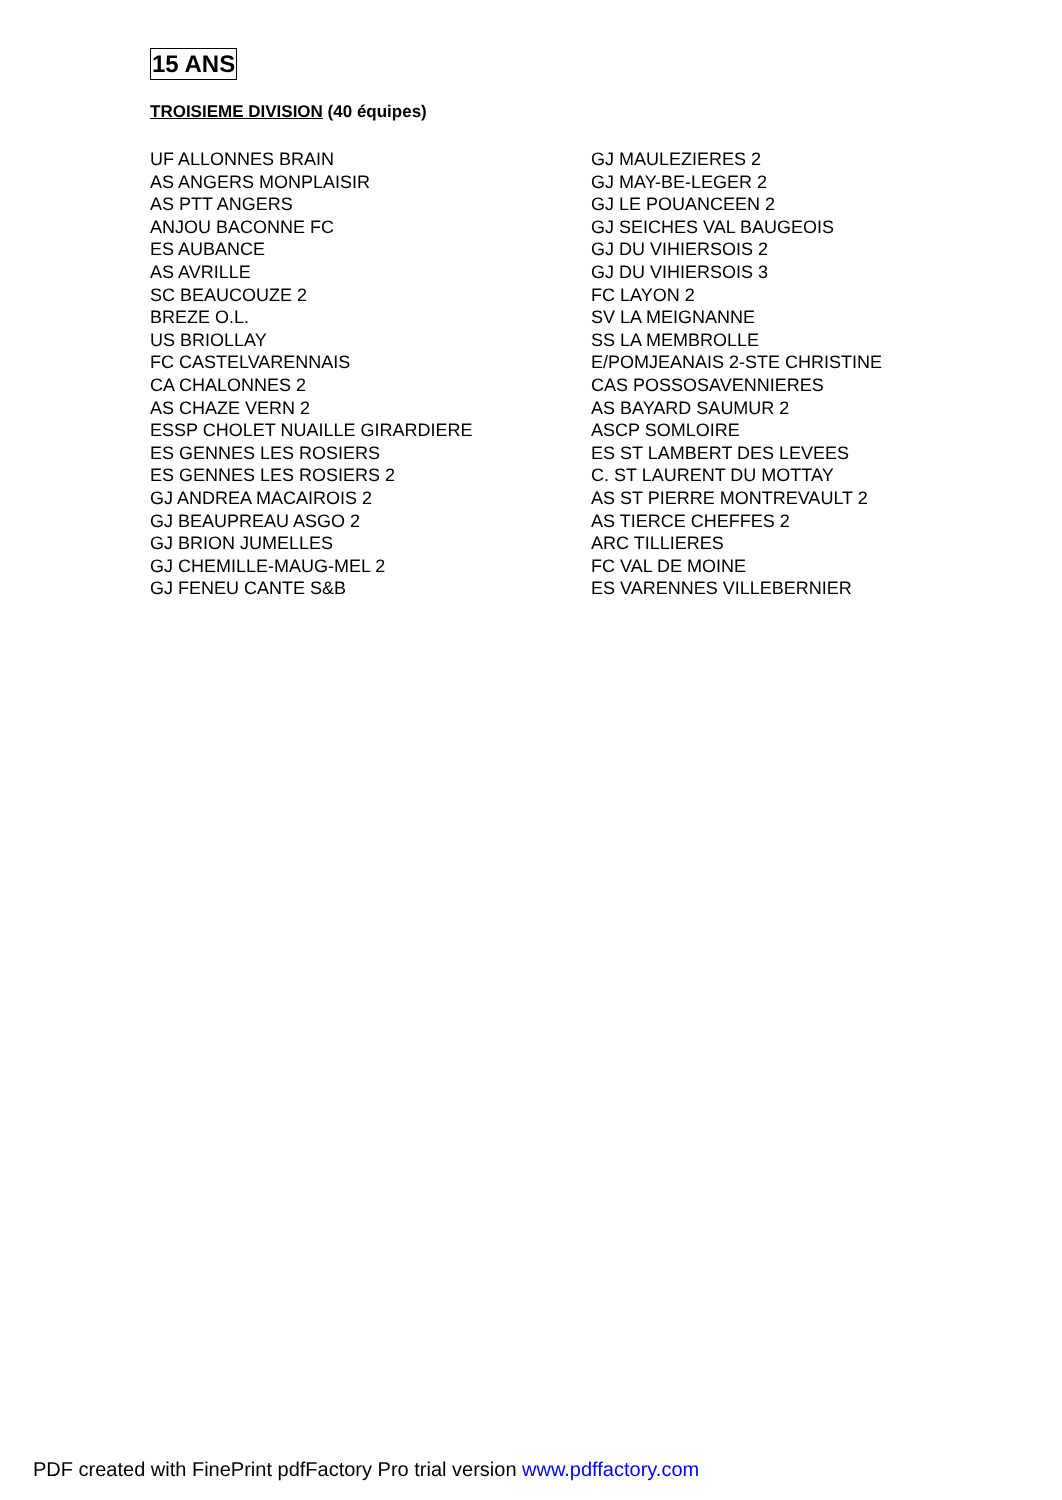15 ANS
TROISIEME DIVISION (40 équipes)
UF ALLONNES BRAIN
AS ANGERS MONPLAISIR
AS PTT ANGERS
ANJOU BACONNE FC
ES AUBANCE
AS AVRILLE
SC BEAUCOUZE 2
BREZE O.L.
US BRIOLLAY
FC CASTELVARENNAIS
CA CHALONNES 2
AS CHAZE VERN 2
ESSP CHOLET NUAILLE GIRARDIERE
ES GENNES LES ROSIERS
ES GENNES LES ROSIERS 2
GJ ANDREA MACAIROIS 2
GJ BEAUPREAU ASGO 2
GJ BRION JUMELLES
GJ CHEMILLE-MAUG-MEL 2
GJ FENEU CANTE S&B
GJ MAULEZIERES 2
GJ MAY-BE-LEGER 2
GJ LE POUANCEEN 2
GJ SEICHES VAL BAUGEOIS
GJ DU VIHIERSOIS 2
GJ DU VIHIERSOIS 3
FC LAYON 2
SV LA MEIGNANNE
SS LA MEMBROLLE
E/POMJEANAIS 2-STE CHRISTINE
CAS POSSOSAVENNIERES
AS BAYARD SAUMUR 2
ASCP SOMLOIRE
ES ST LAMBERT DES LEVEES
C. ST LAURENT DU MOTTAY
AS ST PIERRE MONTREVAULT 2
AS TIERCE CHEFFES 2
ARC TILLIERES
FC VAL DE MOINE
ES VARENNES VILLEBERNIER
PDF created with FinePrint pdfFactory Pro trial version www.pdffactory.com